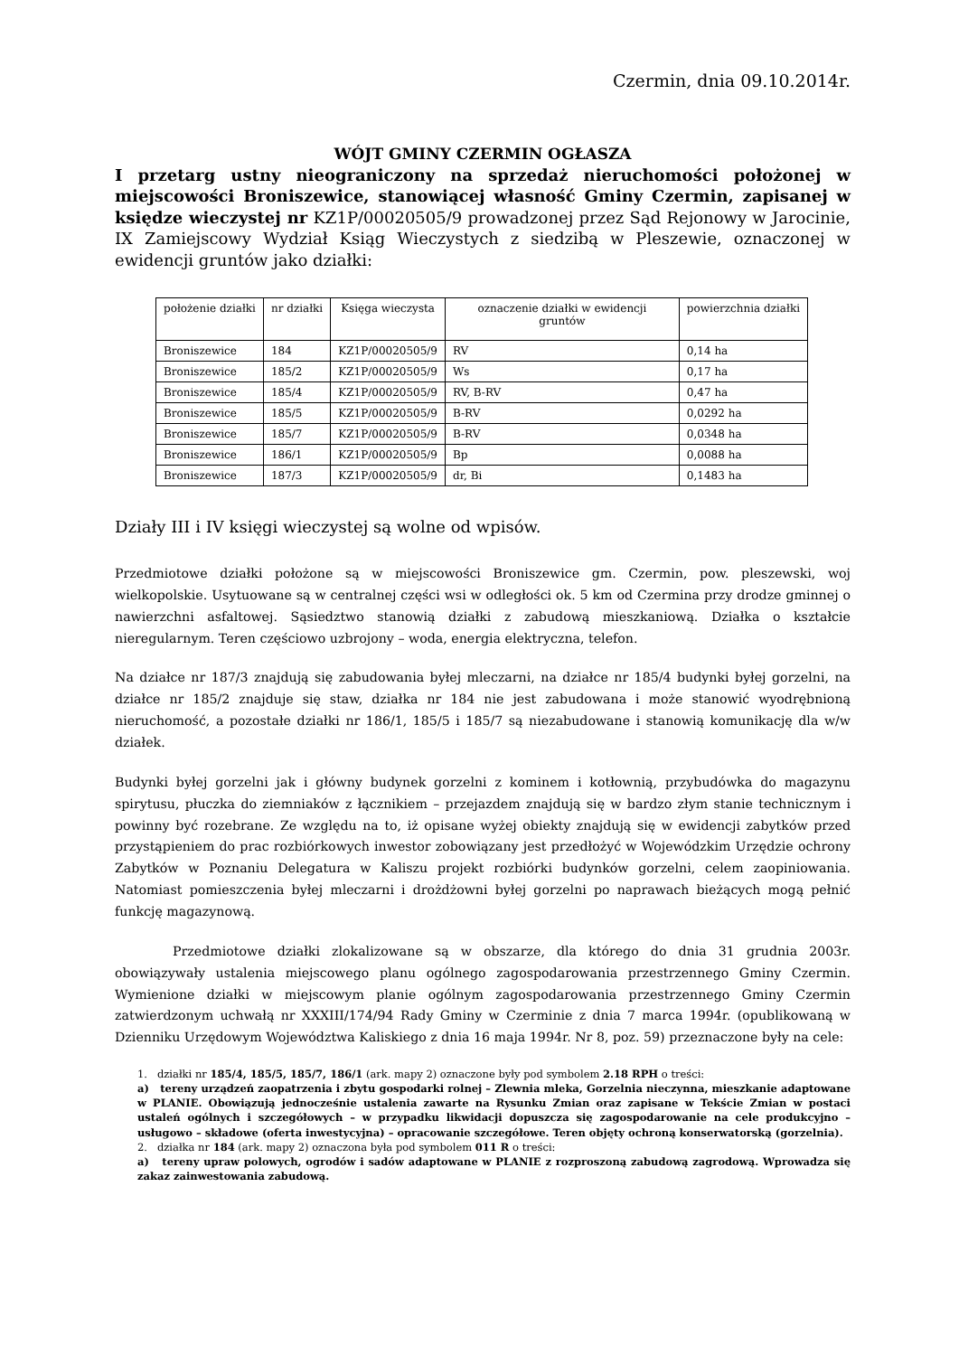Czermin, dnia 09.10.2014r.
WÓJT GMINY CZERMIN OGŁASZA
I przetarg ustny nieograniczony na sprzedaż nieruchomości położonej w miejscowości Broniszewice, stanowiącej własność Gminy Czermin, zapisanej w księdze wieczystej nr KZ1P/00020505/9 prowadzonej przez Sąd Rejonowy w Jarocinie, IX Zamiejscowy Wydział Ksiąg Wieczystych z siedzibą w Pleszewie, oznaczonej w ewidencji gruntów jako działki:
| położenie działki | nr działki | Księga wieczysta | oznaczenie działki w ewidencji gruntów | powierzchnia działki |
| --- | --- | --- | --- | --- |
| Broniszewice | 184 | KZ1P/00020505/9 | RV | 0,14 ha |
| Broniszewice | 185/2 | KZ1P/00020505/9 | Ws | 0,17 ha |
| Broniszewice | 185/4 | KZ1P/00020505/9 | RV, B-RV | 0,47 ha |
| Broniszewice | 185/5 | KZ1P/00020505/9 | B-RV | 0,0292 ha |
| Broniszewice | 185/7 | KZ1P/00020505/9 | B-RV | 0,0348 ha |
| Broniszewice | 186/1 | KZ1P/00020505/9 | Bp | 0,0088 ha |
| Broniszewice | 187/3 | KZ1P/00020505/9 | dr, Bi | 0,1483 ha |
Działy III i IV księgi wieczystej są wolne od wpisów.
Przedmiotowe działki położone są w miejscowości Broniszewice gm. Czermin, pow. pleszewski, woj wielkopolskie. Usytuowane są w centralnej części wsi w odległości ok. 5 km od Czermina przy drodze gminnej o nawierzchni asfaltowej. Sąsiedztwo stanowią działki z zabudową mieszkaniową. Działka o kształcie nieregularnym. Teren częściowo uzbrojony – woda, energia elektryczna, telefon.
Na działce nr 187/3 znajdują się zabudowania byłej mleczarni, na działce nr 185/4 budynki byłej gorzelni, na działce nr 185/2 znajduje się staw, działka nr 184 nie jest zabudowana i może stanowić wyodrębnioną nieruchomość, a pozostałe działki nr 186/1, 185/5 i 185/7 są niezabudowane i stanowią komunikację dla w/w działek.
Budynki byłej gorzelni jak i główny budynek gorzelni z kominem i kotłownią, przybudówka do magazynu spirytusu, płuczka do ziemniaków z łącznikiem – przejazdem znajdują się w bardzo złym stanie technicznym i powinny być rozebrane. Ze względu na to, iż opisane wyżej obiekty znajdują się w ewidencji zabytków przed przystąpieniem do prac rozbiórkowych inwestor zobowiązany jest przedłożyć w Wojewódzkim Urzędzie ochrony Zabytków w Poznaniu Delegatura w Kaliszu projekt rozbiórki budynków gorzelni, celem zaopiniowania. Natomiast pomieszczenia byłej mleczarni i drożdżowni byłej gorzelni po naprawach bieżących mogą pełnić funkcję magazynową.
Przedmiotowe działki zlokalizowane są w obszarze, dla którego do dnia 31 grudnia 2003r. obowiązywały ustalenia miejscowego planu ogólnego zagospodarowania przestrzennego Gminy Czermin. Wymienione działki w miejscowym planie ogólnym zagospodarowania przestrzennego Gminy Czermin zatwierdzonym uchwałą nr XXXIII/174/94 Rady Gminy w Czerminie z dnia 7 marca 1994r. (opublikowaną w Dzienniku Urzędowym Województwa Kaliskiego z dnia 16 maja 1994r. Nr 8, poz. 59) przeznaczone były na cele:
1. działki nr 185/4, 185/5, 185/7, 186/1 (ark. mapy 2) oznaczone były pod symbolem 2.18 RPH o treści:
a) tereny urządzeń zaopatrzenia i zbytu gospodarki rolnej – Zlewnia mleka, Gorzelnia nieczynna, mieszkanie adaptowane w PLANIE. Obowiązują jednocześnie ustalenia zawarte na Rysunku Zmian oraz zapisane w Tekście Zmian w postaci ustaleń ogólnych i szczegółowych – w przypadku likwidacji dopuszcza się zagospodarowanie na cele produkcyjno – usługowo – składowe (oferta inwestycyjna) – opracowanie szczegółowe. Teren objęty ochroną konserwatorską (gorzelnia).
2. działka nr 184 (ark. mapy 2) oznaczona była pod symbolem 011 R o treści:
a) tereny upraw polowych, ogrodów i sadów adaptowane w PLANIE z rozproszoną zabudową zagrodową. Wprowadza się zakaz zainwestowania zabudową.